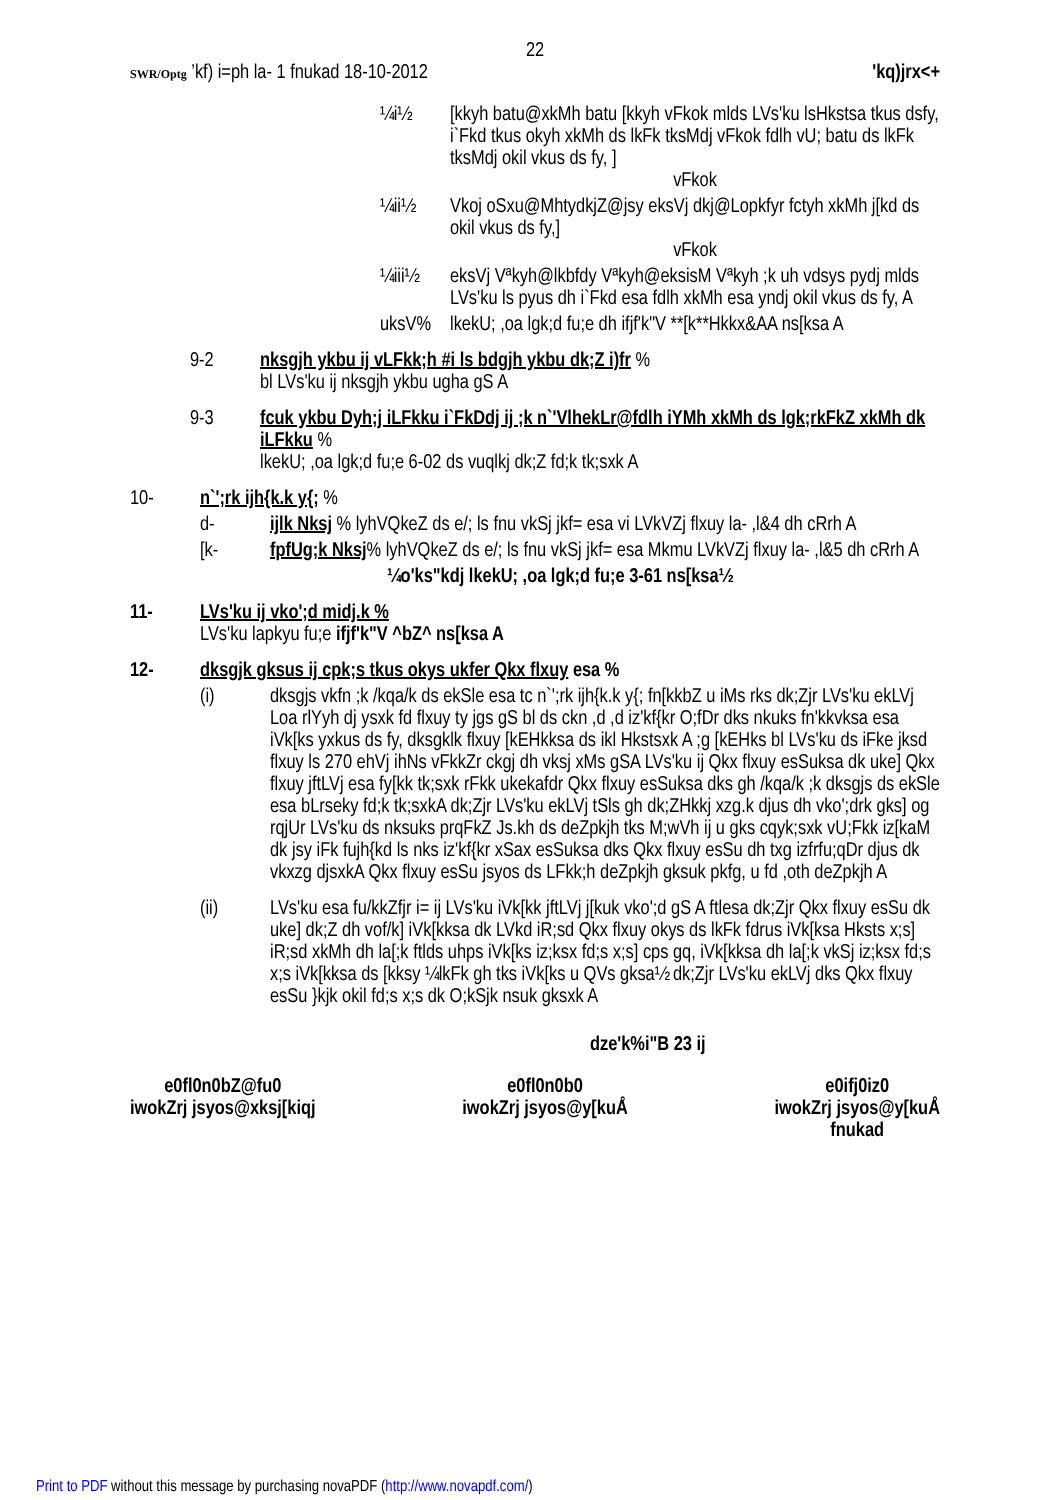22
SWR/Optg ’kf) i=ph la- 1 fnukad 18-10-2012
'kq)jrx<+
¼i½ [kkyh batu@xkMh batu [kkyh vFkok mlds LVs'ku lsHkstsa tkus dsfy, i`Fkd tkus okyh xkMh ds lkFk tksMdj vFkok fdlh vU; batu ds lkFk tksMdj okil vkus ds fy, ]
vFkok
¼ii½ Vkoj oSxu@MhtydkjZ@jsy eksVj dkj@Lopkfyr fctyh xkMh j[kd ds okil vkus ds fy,]
vFkok
¼iii½ eksVj Vªkyh@lkbfdy Vªkyh@eksisM Vªkyh ;k uh vdsys pydj mlds LVs'ku ls pyus dh i`Fkd esa fdlh xkMh esa yndj okil vkus ds fy, A
uksV% lkekU; ,oa lgk;d fu;e dh ifjf'k"V **[k**Hkkx&AA ns[ksa A
9-2 nksgjh ykbu ij vLFkk;h #i ls bdgjh ykbu dk;Z i)fr %
bl LVs'ku ij nksgjh ykbu ugha gS A
9-3 fcuk ykbu Dyh;j iLFkku i`FkDdj ij ;k n`'VlhekLr@fdlh iYMh xkMh ds lgk;rkFkZ xkMh dk iLFkku %
lkekU; ,oa lgk;d fu;e 6-02 ds vuqlkj dk;Z fd;k tk;sxk A
10- n`';rk ijh{k.k y{; %
d- ijlk Nksj % lyhVQkeZ ds e/; ls fnu vkSj jkf= esa vi LVkVZj flxuy la- ,l&4 dh cRrh A
[k- fpfUg;k Nksj% lyhVQkeZ ds e/; ls fnu vkSj jkf= esa Mkmu LVkVZj flxuy la- ,l&5 dh cRrh A
¼o'ks"kdj lkekU; ,oa lgk;d fu;e 3-61 ns[ksa½
11- LVs'ku ij vko';d midj.k %
LVs'ku lapkyu fu;e ifjf'k"V ^bZ^ ns[ksa A
12- dksgjk gksus ij cpk;s tkus okys ukfer Qkx flxuy esa %
(i) dksgjs vkfn ;k /kqa/k ds ekSle esa tc n`';rk ijh{k.k y{; fn[kkbZ u iMs rks dk;Zjr LVs'ku ekLVj Loa rlYyh dj ysxk fd flxuy ty jgs gS bl ds ckn ,d ,d iz'kf{kr O;fDr dks nkuks fn'kkvksa esa iVk[ks yxkus ds fy, dksgklk flxuy [kEHkksa ds ikl Hkstsxk A ;g [kEHks bl LVs'ku ds iFke jksd flxuy ls 270 ehVj ihNs vFkkZr ckgj dh vksj xMs gSA LVs'ku ij Qkx flxuy esSuksa dk uke] Qkx flxuy jftLVj esa fy[kk tk;sxk rFkk ukekafdr Qkx flxuy esSuksa dks gh /kqa/k ;k dksgjs ds ekSle esa bLrseky fd;k tk;sxkA dk;Zjr LVs'ku ekLVj tSls gh dk;ZHkkj xzg.k djus dh vko';drk gks] og rqjUr LVs'ku ds nksuks prqFkZ Js.kh ds deZpkjh tks M;wVh ij u gks cqyk;sxk vU;Fkk iz[kaM dk jsy iFk fujh{kd ls nks iz'kf{kr xSax esSuksa dks Qkx flxuy esSu dh txg izfrfu;qDr djus dk vkxzg djsxkA Qkx flxuy esSu jsyos ds LFkk;h deZpkjh gksuk pkfg, u fd ,oth deZpkjh A
(ii) LVs'ku esa fu/kkZfjr i= ij LVs'ku iVk[kk jftLVj j[kuk vko';d gS A ftlesa dk;Zjr Qkx flxuy esSu dk uke] dk;Z dh vof/k] iVk[kksa dk LVkd iR;sd Qkx flxuy okys ds lkFk fdrus iVk[ksa Hksts x;s] iR;sd xkMh dh la[;k ftlds uhps iVk[ks iz;ksx fd;s x;s] cps gq, iVk[kksa dh la[;k vkSj iz;ksx fd;s x;s iVk[kksa ds [kksy ¼lkFk gh tks iVk[ks u QVs gksa½ dk;Zjr LVs'ku ekLVj dks Qkx flxuy esSu }kjk okil fd;s x;s dk O;kSjk nsuk gksxk A
dze'k%i"B 23 ij
e0fl0n0bZ@fu0
iwokZrj jsyos@xksj[kiqj
e0fl0n0b0
iwokZrj jsyos@y[kuÅ
e0ifj0iz0
iwokZrj jsyos@y[kuÅ
fnukad
Print to PDF without this message by purchasing novaPDF (http://www.novapdf.com/)